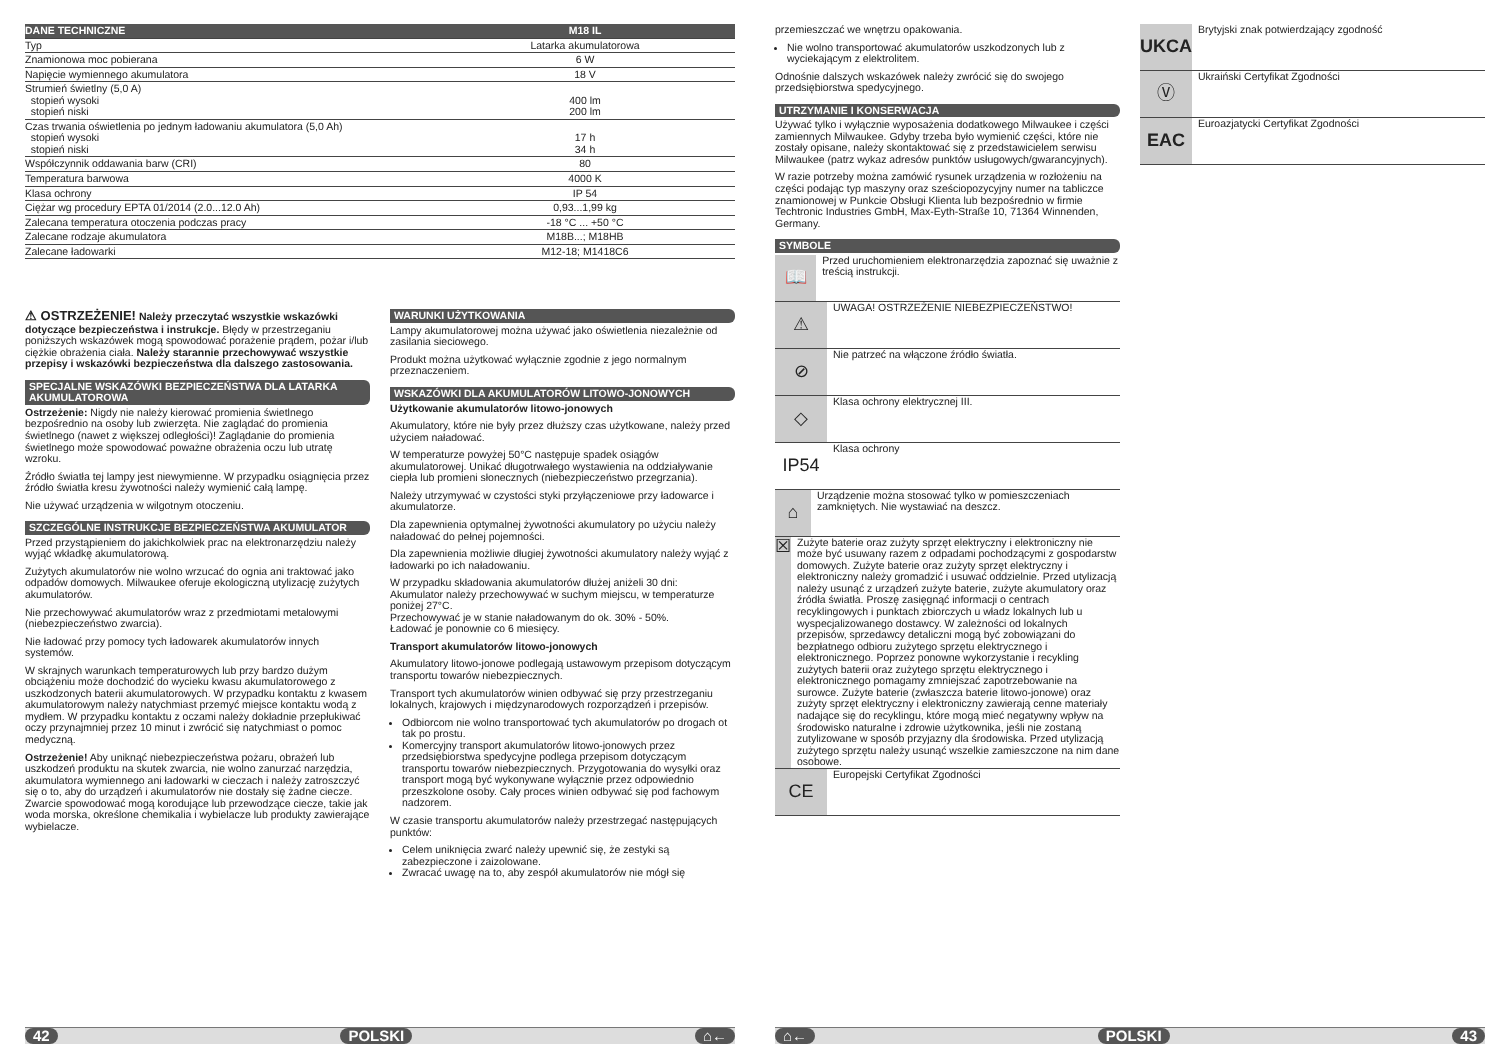| DANE TECHNICZNE | M18 IL |
| Typ | Latarka akumulatorowa |
| Znamionowa moc pobierana | 6 W |
| Napięcie wymiennego akumulatora | 18 V |
| Strumień świetlny (5,0 A) stopień wysoki stopień niski | 400 lm 200 lm |
| Czas trwania oświetlenia po jednym ładowaniu akumulatora (5,0 Ah) stopień wysoki stopień niski | 17 h 34 h |
| Współczynnik oddawania barw (CRI) | 80 |
| Temperatura barwowa | 4000 K |
| Klasa ochrony | IP 54 |
| Ciężar wg procedury EPTA 01/2014 (2.0...12.0 Ah) | 0,93...1,99 kg |
| Zalecana temperatura otoczenia podczas pracy | -18 °C ... +50 °C |
| Zalecane rodzaje akumulatora | M18B...; M18HB |
| Zalecane ładowarki | M12-18; M1418C6 |
⚠ OSTRZEŻENIE! Należy przeczytać wszystkie wskazówki dotyczące bezpieczeństwa i instrukcje. Błędy w przestrzeganiu poniższych wskazówek mogą spowodować porażenie prądem, pożar i/lub ciężkie obrażenia ciała. Należy starannie przechowywać wszystkie przepisy i wskazówki bezpieczeństwa dla dalszego zastosowania.
SPECJALNE WSKAZÓWKI BEZPIECZEŃSTWA DLA LATARKA AKUMULATOROWA
Ostrzeżenie: Nigdy nie należy kierować promienia świetlnego bezpośrednio na osoby lub zwierzęta. Nie zaglądać do promienia świetlnego (nawet z większej odległości)! Zaglądanie do promienia świetlnego może spowodować poważne obrażenia oczu lub utratę wzroku.
Źródło światła tej lampy jest niewymienne. W przypadku osiągnięcia przez źródło światła kresu żywotności należy wymienić całą lampę.
Nie używać urządzenia w wilgotnym otoczeniu.
SZCZEGÓLNE INSTRUKCJE BEZPIECZEŃSTWA AKUMULATOR
Przed przystąpieniem do jakichkolwiek prac na elektronarzędziu należy wyjąć wkładkę akumulatorową.
Zużytych akumulatorów nie wolno wrzucać do ognia ani traktować jako odpadów domowych. Milwaukee oferuje ekologiczną utylizację zużytych akumulatorów.
Nie przechowywać akumulatorów wraz z przedmiotami metalowymi (niebezpieczeństwo zwarcia).
Nie ładować przy pomocy tych ładowarek akumulatorów innych systemów.
W skrajnych warunkach temperaturowych lub przy bardzo dużym obciążeniu może dochodzić do wycieku kwasu akumulatorowego z uszkodzonych baterii akumulatorowych. W przypadku kontaktu z kwasem akumulatorowym należy natychmiast przemyć miejsce kontaktu wodą z mydłem. W przypadku kontaktu z oczami należy dokładnie przepłukiwać oczy przynajmniej przez 10 minut i zwrócić się natychmiast o pomoc medyczną.
Ostrzeżenie! Aby uniknąć niebezpieczeństwa pożaru, obrażeń lub uszkodzeń produktu na skutek zwarcia, nie wolno zanurzać narzędzia, akumulatora wymiennego ani ładowarki w cieczach i należy zatroszczyć się o to, aby do urządzeń i akumulatorów nie dostały się żadne ciecze. Zwarcie spowodować mogą korodujące lub przewodzące ciecze, takie jak woda morska, określone chemikalia i wybielacze lub produkty zawierające wybielacze.
WARUNKI UŻYTKOWANIA
Lampy akumulatorowej można używać jako oświetlenia niezależnie od zasilania sieciowego.
Produkt można użytkować wyłącznie zgodnie z jego normalnym przeznaczeniem.
WSKAZÓWKI DLA AKUMULATORÓW LITOWO-JONOWYCH
Użytkowanie akumulatorów litowo-jonowych
Akumulatory, które nie były przez dłuższy czas użytkowane, należy przed użyciem naładować.
W temperaturze powyżej 50°C następuje spadek osiągów akumulatorowej. Unikać długotrwałego wystawienia na oddziaływanie ciepła lub promieni słonecznych (niebezpieczeństwo przegrzania).
Należy utrzymywać w czystości styki przyłączeniowe przy ładowarce i akumulatorze.
Dla zapewnienia optymalnej żywotności akumulatory po użyciu należy naładować do pełnej pojemności.
Dla zapewnienia możliwie długiej żywotności akumulatory należy wyjąć z ładowarki po ich naładowaniu.
W przypadku składowania akumulatorów dłużej aniżeli 30 dni:
Akumulator należy przechowywać w suchym miejscu, w temperaturze poniżej 27°C.
Przechowywać je w stanie naładowanym do ok. 30% - 50%.
Ładować je ponownie co 6 miesięcy.
Transport akumulatorów litowo-jonowych
Akumulatory litowo-jonowe podlegają ustawowym przepisom dotyczącym transportu towarów niebezpiecznych.
Transport tych akumulatorów winien odbywać się przy przestrzeganiu lokalnych, krajowych i międzynarodowych rozporządzeń i przepisów.
Odbiorcom nie wolno transportować tych akumulatorów po drogach ot tak po prostu.
Komercyjny transport akumulatorów litowo-jonowych przez przedsiębiorstwa spedycyjne podlega przepisom dotyczącym transportu towarów niebezpiecznych. Przygotowania do wysyłki oraz transport mogą być wykonywane wyłącznie przez odpowiednio przeszkolone osoby. Cały proces winien odbywać się pod fachowym nadzorem.
W czasie transportu akumulatorów należy przestrzegać następujących punktów:
Celem uniknięcia zwarć należy upewnić się, że zestyki są zabezpieczone i zaizolowane.
Zwracać uwagę na to, aby zespół akumulatorów nie mógł się
42 POLSKI ⌂←
przemieszczać we wnętrzu opakowania.
Nie wolno transportować akumulatorów uszkodzonych lub z wyciekającym z elektrolitem.
Odnośnie dalszych wskazówek należy zwrócić się do swojego przedsiębiorstwa spedycyjnego.
UTRZYMANIE I KONSERWACJA
Używać tylko i wyłącznie wyposażenia dodatkowego Milwaukee i części zamiennych Milwaukee. Gdyby trzeba było wymienić części, które nie zostały opisane, należy skontaktować się z przedstawicielem serwisu Milwaukee (patrz wykaz adresów punktów usługowych/gwarancyjnych).
W razie potrzeby można zamówić rysunek urządzenia w rozłożeniu na części podając typ maszyny oraz sześciopozycyjny numer na tabliczce znamionowej w Punkcie Obsługi Klienta lub bezpośrednio w firmie Techtronic Industries GmbH, Max-Eyth-Straße 10, 71364 Winnenden, Germany.
SYMBOLE
📖
Przed uruchomieniem elektronarzędzia zapoznać się uważnie z treścią instrukcji.
⚠
UWAGA! OSTRZEŻENIE NIEBEZPIECZEŃSTWO!
⊘
Nie patrzeć na włączone źródło światła.
◇
Klasa ochrony elektrycznej III.
IP54
Klasa ochrony
⌂
Urządzenie można stosować tylko w pomieszczeniach zamkniętych. Nie wystawiać na deszcz.
☒
Zużyte baterie oraz zużyty sprzęt elektryczny i elektroniczny nie może być usuwany razem z odpadami pochodzącymi z gospodarstw domowych. Zużyte baterie oraz zużyty sprzęt elektryczny i elektroniczny należy gromadzić i usuwać oddzielnie. Przed utylizacją należy usunąć z urządzeń zużyte baterie, zużyte akumulatory oraz źródła światła. Proszę zasięgnąć informacji o centrach recyklingowych i punktach zbiorczych u władz lokalnych lub u wyspecjalizowanego dostawcy. W zależności od lokalnych przepisów, sprzedawcy detaliczni mogą być zobowiązani do bezpłatnego odbioru zużytego sprzętu elektrycznego i elektronicznego. Poprzez ponowne wykorzystanie i recykling zużytych baterii oraz zużytego sprzętu elektrycznego i elektronicznego pomagamy zmniejszać zapotrzebowanie na surowce. Zużyte baterie (zwłaszcza baterie litowo-jonowe) oraz zużyty sprzęt elektryczny i elektroniczny zawierają cenne materiały nadające się do recyklingu, które mogą mieć negatywny wpływ na środowisko naturalne i zdrowie użytkownika, jeśli nie zostaną zutylizowane w sposób przyjazny dla środowiska. Przed utylizacją zużytego sprzętu należy usunąć wszelkie zamieszczone na nim dane osobowe.
CE
Europejski Certyfikat Zgodności
UKCA
Brytyjski znak potwierdzający zgodność
Ⓥ
Ukraiński Certyfikat Zgodności
EAC
Euroazjatycki Certyfikat Zgodności
⌂← POLSKI 43